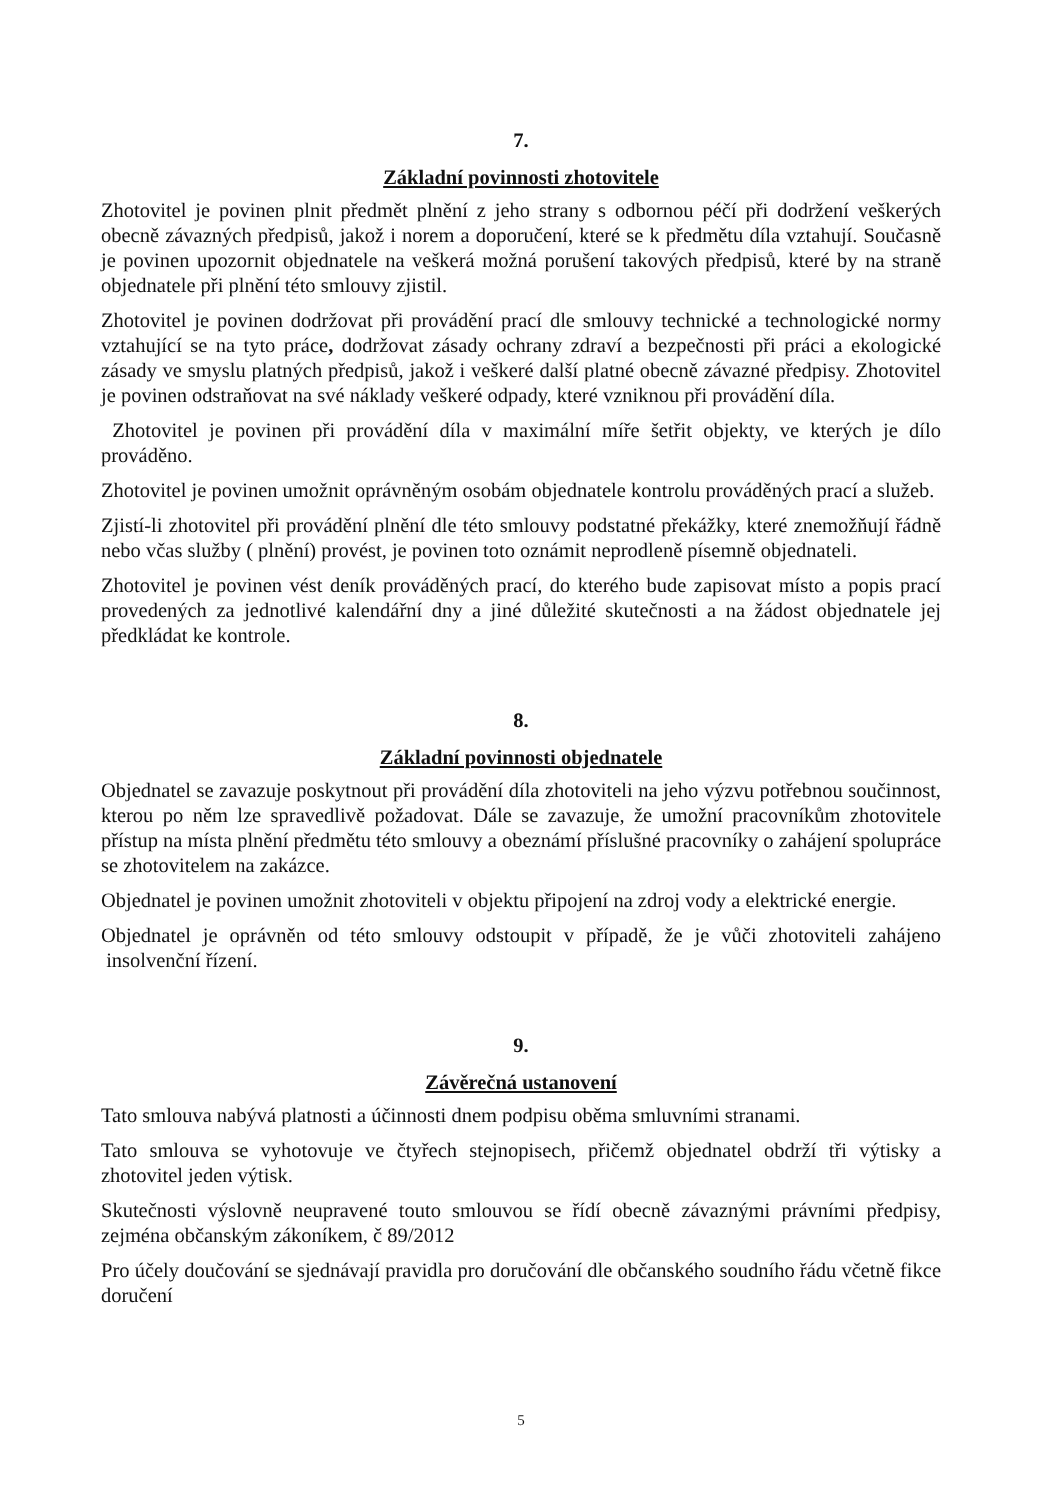7.
Základní povinnosti zhotovitele
Zhotovitel je povinen plnit předmět plnění z jeho strany s odbornou péčí při dodržení veškerých obecně závazných předpisů, jakož i norem a doporučení, které se k předmětu díla vztahují. Současně je povinen upozornit objednatele na veškerá možná porušení takových předpisů, které by na straně objednatele při plnění této smlouvy zjistil.
Zhotovitel je povinen dodržovat při provádění prací dle smlouvy technické a technologické normy vztahující se na tyto práce, dodržovat zásady ochrany zdraví a bezpečnosti při práci a ekologické zásady ve smyslu platných předpisů, jakož i veškeré další platné obecně závazné předpisy. Zhotovitel je povinen odstraňovat na své náklady veškeré odpady, které vzniknou při provádění díla.
Zhotovitel je povinen při provádění díla v maximální míře šetřit objekty, ve kterých je dílo prováděno.
Zhotovitel je povinen umožnit oprávněným osobám objednatele kontrolu prováděných prací a služeb.
Zjistí-li zhotovitel při provádění plnění dle této smlouvy podstatné překážky, které znemožňují řádně nebo včas služby ( plnění) provést, je povinen toto oznámit neprodleně písemně objednateli.
Zhotovitel je povinen vést deník prováděných prací, do kterého bude zapisovat místo a popis prací provedených za jednotlivé kalendářní dny a jiné důležité skutečnosti a na žádost objednatele jej předkládat ke kontrole.
8.
Základní povinnosti objednatele
Objednatel se zavazuje poskytnout při provádění díla zhotoviteli na jeho výzvu potřebnou součinnost, kterou po něm lze spravedlivě požadovat. Dále se zavazuje, že umožní pracovníkům zhotovitele přístup na místa plnění předmětu této smlouvy a obeznámí příslušné pracovníky o zahájení spolupráce se zhotovitelem na zakázce.
Objednatel je povinen umožnit zhotoviteli v objektu připojení na zdroj vody a elektrické energie.
Objednatel je oprávněn od této smlouvy odstoupit v případě, že je vůči zhotoviteli zahájeno insolvenční řízení.
9.
Závěrečná ustanovení
Tato smlouva nabývá platnosti a účinnosti dnem podpisu oběma smluvními stranami.
Tato smlouva se vyhotovuje ve čtyřech stejnopisech, přičemž objednatel obdrží tři výtisky a zhotovitel jeden výtisk.
Skutečnosti výslovně neupravené touto smlouvou se řídí obecně závaznými právními předpisy, zejména občanským zákoníkem, č 89/2012
Pro účely doučování se sjednávají pravidla pro doručování dle občanského soudního řádu včetně fikce doručení
5